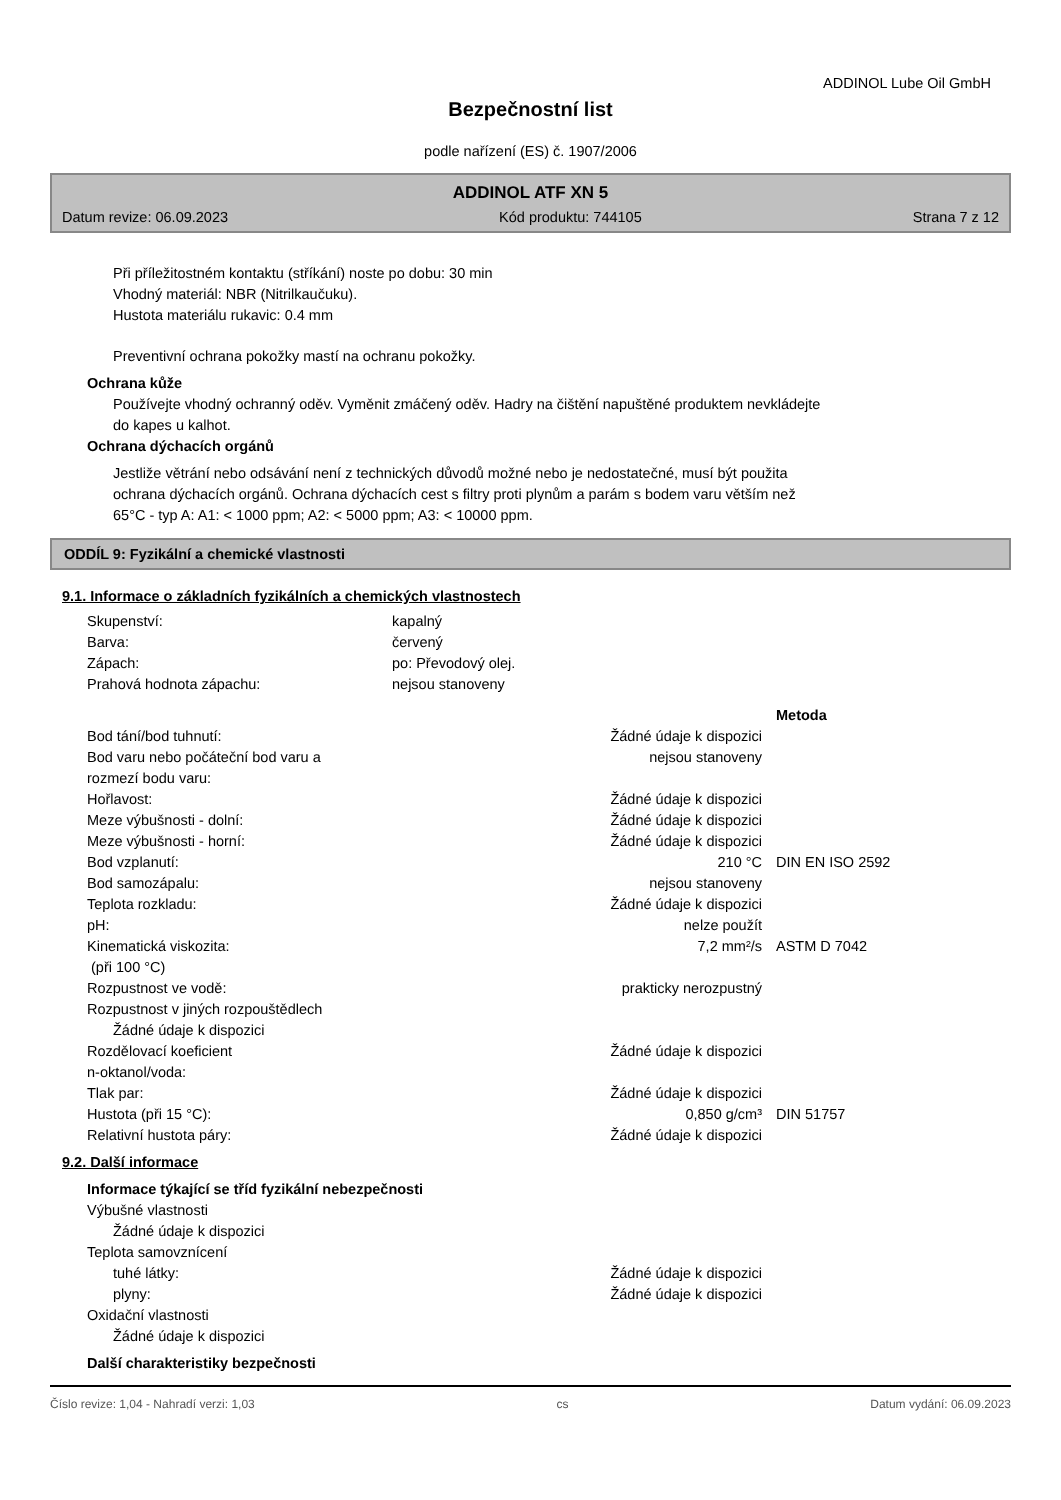ADDINOL Lube Oil GmbH
Bezpečnostní list
podle nařízení (ES) č. 1907/2006
ADDINOL ATF XN 5
Datum revize: 06.09.2023 Kód produktu: 744105 Strana 7 z 12
Při příležitostném kontaktu (stříkání) noste po dobu: 30 min
Vhodný materiál: NBR (Nitrilkaučuku).
Hustota materiálu rukavic: 0.4 mm
Preventivní ochrana pokožky mastí na ochranu pokožky.
Ochrana kůže
Používejte vhodný ochranný oděv. Vyměnit zmáčený oděv. Hadry na čištění napuštěné produktem nevkládejte
do kapes u kalhot.
Ochrana dýchacích orgánů
Jestliže větrání nebo odsávání není z technických důvodů možné nebo je nedostatečné, musí být použita
ochrana dýchacích orgánů. Ochrana dýchacích cest s filtry proti plynům a parám s bodem varu větším než
65°C - typ A: A1: < 1000 ppm; A2: < 5000 ppm; A3: < 10000 ppm.
ODDÍL 9: Fyzikální a chemické vlastnosti
9.1. Informace o základních fyzikálních a chemických vlastnostech
| Skupenství: | kapalný |
| Barva: | červený |
| Zápach: | po: Převodový olej. |
| Prahová hodnota zápachu: | nejsou stanoveny |
| | | Metoda |
| Bod tání/bod tuhnutí: | Žádné údaje k dispozici | |
| Bod varu nebo počáteční bod varu a rozmezí bodu varu: | nejsou stanoveny | |
| Hořlavost: | Žádné údaje k dispozici | |
| Meze výbušnosti - dolní: | Žádné údaje k dispozici | |
| Meze výbušnosti - horní: | Žádné údaje k dispozici | |
| Bod vzplanutí: | 210 °C | DIN EN ISO 2592 |
| Bod samozápalu: | nejsou stanoveny | |
| Teplota rozkladu: | Žádné údaje k dispozici | |
| pH: | nelze použít | |
| Kinematická viskozita: (při 100 °C) | 7,2 mm²/s | ASTM D 7042 |
| Rozpustnost ve vodě: | prakticky nerozpustný | |
| Rozpustnost v jiných rozpouštědlech Žádné údaje k dispozici | | |
| Rozdělovací koeficient n-oktanol/voda: | Žádné údaje k dispozici | |
| Tlak par: | Žádné údaje k dispozici | |
| Hustota (při 15 °C): | 0,850 g/cm³ | DIN 51757 |
| Relativní hustota páry: | Žádné údaje k dispozici | |
9.2. Další informace
Informace týkající se tříd fyzikální nebezpečnosti
Výbušné vlastnosti
Žádné údaje k dispozici
Teplota samovznícení
| tuhé látky: | Žádné údaje k dispozici |
| plyny: | Žádné údaje k dispozici |
Oxidační vlastnosti
Žádné údaje k dispozici
Další charakteristiky bezpečnosti
Číslo revize: 1,04 - Nahradí verzi: 1,03 cs Datum vydání: 06.09.2023